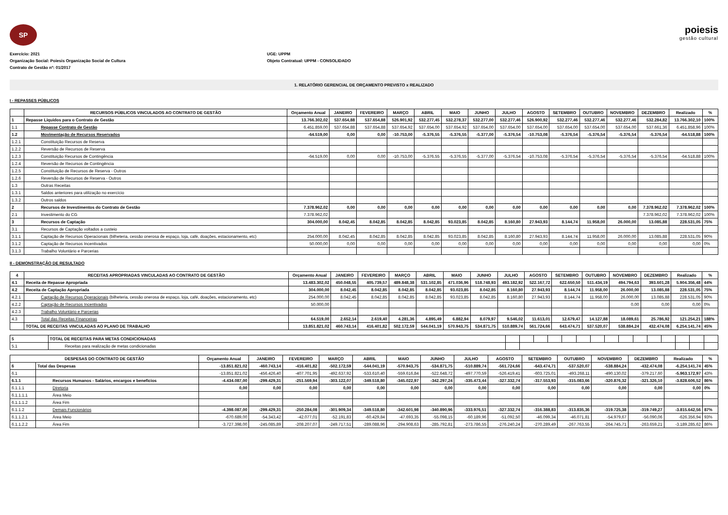SP
poiesis
gestão cultural
Exercício: 2021 UGE: UPPM
Organização Social: Poiesis Organização Social de Cultura Objeto Contratual: UPPM - CONSOLIDADO
Contrato de Gestão nº: 01/2017
1. RELATÓRIO GERENCIAL DE ORÇAMENTO PREVISTO x REALIZADO
I - REPASSES PÚBLICOS
| | RECURSOS PÚBLICOS VINCULADOS AO CONTRATO DE GESTÃO | Orçamento Anual | JANEIRO | FEVEREIRO | MARÇO | ABRIL | MAIO | JUNHO | JULHO | AGOSTO | SETEMBRO | OUTUBRO | NOVEMBRO | DEZEMBRO | Realizado | % |
| --- | --- | --- | --- | --- | --- | --- | --- | --- | --- | --- | --- | --- | --- | --- | --- | --- |
| 1 | Repasse Líquidos para o Contrato de Gestão | 13.766.302,02 | 537.654,88 | 537.654,88 | 526.901,92 | 532.277,45 | 532.278,37 | 532.277,00 | 532.277,46 | 526.900,92 | 532.277,46 | 532.277,46 | 532.277,46 | 532.284,82 | 13.766.302,10 | 100% |
| 1.1 | Repasse Contrato de Gestão | 6.451.859,00 | 537.654,88 | 537.654,88 | 537.654,92 | 537.654,00 | 537.654,92 | 537.654,00 | 537.654,00 | 537.654,00 | 537.654,00 | 537.654,00 | 537.654,00 | 537.661,36 | 6.451.858,96 | 100% |
| 1.2 | Movimentação de Recursos Reservados | -64.519,00 | 0,00 | 0,00 | -10.753,00 | -5.376,55 | -5.376,55 | -5.377,00 | -5.376,54 | -10.753,08 | -5.376,54 | -5.376,54 | -5.376,54 | -5.376,54 | -64.518,88 | 100% |
| 1.2.1 | Constituição Recursos de Reserva | | | | | | | | | | | | | | | |
| 1.2.2 | Reversão de Recursos de Reserva | | | | | | | | | | | | | | | |
| 1.2.3 | Constituição Recursos de Contingência | -64.519,00 | 0,00 | 0,00 | -10.753,00 | -5.376,55 | -5.376,55 | -5.377,00 | -5.376,54 | -10.753,08 | -5.376,54 | -5.376,54 | -5.376,54 | -5.376,54 | -64.518,88 | 100% |
| 1.2.4 | Reversão de Recursos de Contingência | | | | | | | | | | | | | | | |
| 1.2.5 | Constituição de Recursos de Reserva - Outros | | | | | | | | | | | | | | | |
| 1.2.6 | Reversão de Recursos de Reserva - Outros | | | | | | | | | | | | | | | |
| 1.3 | Outras Receitas | | | | | | | | | | | | | | | |
| 1.3.1 | Saldos anteriores para utilização no exercício | | | | | | | | | | | | | | | |
| 1.3.2 | Outros saldos | | | | | | | | | | | | | | | |
| 2 | Recursos de Investimentos do Contrato de Gestão | 7.378.962,02 | 0,00 | 0,00 | 0,00 | 0,00 | 0,00 | 0,00 | 0,00 | 0,00 | 0,00 | 0,00 | 0,00 | 7.378.962,02 | 7.378.962,02 | 100% |
| 2.1 | Investimento do CG | 7.378.962,02 | | | | | | | | | | | | 7.378.962,02 | 7.378.962,02 | 100% |
| 3 | Recursos de Captação | 304.000,00 | 8.042,45 | 8.042,85 | 8.042,85 | 8.042,85 | 93.023,85 | 8.042,85 | 8.160,80 | 27.943,93 | 8.144,74 | 11.958,00 | 26.000,00 | 13.085,88 | 228.531,05 | 75% |
| 3.1 | Recursos de Captação voltados a custeio | | | | | | | | | | | | | | | |
| 3.1.1 | Captação de Recursos Operacionais (bilheteria, cessão onerosa de espaço, loja, café, doações, estacionamento, etc) | 254.000,00 | 8.042,45 | 8.042,85 | 8.042,85 | 8.042,85 | 93.023,85 | 8.042,85 | 8.160,80 | 27.943,93 | 8.144,74 | 11.958,00 | 26.000,00 | 13.085,88 | 228.531,05 | 90% |
| 3.1.2 | Captação de Recursos Incentivados | 50.000,00 | 0,00 | 0,00 | 0,00 | 0,00 | 0,00 | 0,00 | 0,00 | 0,00 | 0,00 | 0,00 | 0,00 | 0,00 | 0,00 | 0% |
| 3.1.3 | Trabalho Voluntário e Parcerias | | | | | | | | | | | | | | | |
II - DEMONSTRAÇÃO DE RESULTADO
| 4 | RECEITAS APROPRIADAS VINCULADAS AO CONTRATO DE GESTÃO | Orçamento Anual | JANEIRO | FEVEREIRO | MARÇO | ABRIL | MAIO | JUNHO | JULHO | AGOSTO | SETEMBRO | OUTUBRO | NOVEMBRO | DEZEMBRO | Realizado | % |
| --- | --- | --- | --- | --- | --- | --- | --- | --- | --- | --- | --- | --- | --- | --- | --- | --- |
| 4.1 | Receita de Repasse Apropriada | 13.483.302,02 | 450.048,55 | 405.739,57 | 489.848,38 | 531.102,85 | 471.036,96 | 518.748,93 | 493.182,92 | 522.167,72 | 622.650,50 | 511.434,19 | 494.794,63 | 393.601,28 | 5.904.356,48 | 44% |
| 4.2 | Receita de Captação Apropriada | 304.000,00 | 8.042,45 | 8.042,85 | 8.042,85 | 8.042,85 | 93.023,85 | 8.042,85 | 8.160,80 | 27.943,93 | 8.144,74 | 11.958,00 | 26.000,00 | 13.085,88 | 228.531,05 | 75% |
| 4.2.1 | Captação de Recursos Operacionais (bilheteria, cessão onerosa de espaço, loja, café, doações, estacionamento, etc) | 254.000,00 | 8.042,45 | 8.042,85 | 8.042,85 | 8.042,85 | 93.023,85 | 8.042,85 | 8.160,80 | 27.943,93 | 8.144,74 | 11.958,00 | 26.000,00 | 13.085,88 | 228.531,05 | 90% |
| 4.2.2 | Captação de Recursos Incentivados | 50.000,00 | | | | | | | | | | | 0,00 | 0,00 | 0,00 | 0% |
| 4.2.3 | Trabalho Voluntário e Parcerias | | | | | | | | | | | | | | | |
| 4.3 | Total das Receitas Financeiras | 64.519,00 | 2.652,14 | 2.619,40 | 4.281,36 | 4.895,49 | 6.882,94 | 8.079,97 | 9.546,02 | 11.613,01 | 12.679,47 | 14.127,88 | 18.089,61 | 25.786,92 | 121.254,21 | 188% |
| | TOTAL DE RECEITAS VINCULADAS AO PLANO DE TRABALHO | 13.851.821,02 | 460.743,14 | 416.401,82 | 502.172,59 | 544.041,19 | 570.943,75 | 534.871,75 | 510.889,74 | 561.724,66 | 643.474,71 | 537.520,07 | 538.884,24 | 432.474,08 | 6.254.141,74 | 45% |
| 5 | TOTAL DE RECEITAS PARA METAS CONDICIONADAS | | | | | | | | | | | | | | | |
| 5.1 | Receitas para realização de metas condicionadas | | | | | | | | | | | | | | | |
| DESPESAS DO CONTRATO DE GESTÃO | | Orçamento Anual | JANEIRO | FEVEREIRO | MARÇO | ABRIL | MAIO | JUNHO | JULHO | AGOSTO | SETEMBRO | OUTUBRO | NOVEMBRO | DEZEMBRO | Realizado | % |
| --- | --- | --- | --- | --- | --- | --- | --- | --- | --- | --- | --- | --- | --- | --- | --- | --- |
| 6 | Total das Despesas | -13.851.821,02 | -460.743,14 | -416.401,82 | -502.172,59 | -544.041,19 | -570.943,75 | -534.871,75 | -510.889,74 | -561.724,66 | -643.474,71 | -537.520,07 | -538.884,24 | -432.474,08 | -6.254.141,74 | 45% |
| 6.1 | | -13.851.821,02 | -456.426,40 | -407.701,95 | -492.637,92 | -533.610,40 | -559.616,84 | -522.648,72 | -497.770,59 | -526.419,41 | -603.725,01 | -493.268,11 | -490.130,02 | -379.217,60 | -5.963.172,97 | 43% |
| 6.1.1 | Recursos Humanos - Salários, encargos e beneficios | -4.434.087,00 | -299.429,31 | -251.569,94 | -303.122,07 | -349.518,80 | -345.022,97 | -342.297,24 | -335.473,44 | -327.332,74 | -317.553,93 | -315.083,66 | -320.876,32 | -321.326,10 | -3.828.606,52 | 86% |
| 6.1.1.1 | Diretoria | 0,00 | 0,00 | 0,00 | 0,00 | 0,00 | 0,00 | 0,00 | 0,00 | 0,00 | 0,00 | 0,00 | 0,00 | 0,00 | 0,00 | 0% |
| 6.1.1.1.1 | Área Meio | | | | | | | | | | | | | | | |
| 6.1.1.1.2 | Área Fim | | | | | | | | | | | | | | | |
| 6.1.1.2 | Demais Funcionários | -4.398.087,00 | -299.429,31 | -250.284,08 | -301.909,34 | -349.518,80 | -342.601,98 | -340.890,96 | -333.976,51 | -327.332,74 | -316.388,83 | -313.835,36 | -319.725,38 | -319.749,27 | -3.815.642,56 | 87% |
| 6.1.1.2.1 | Área Meio | -670.689,00 | -54.343,42 | -42.077,01 | -52.191,83 | -60.429,84 | -47.693,35 | -55.098,15 | -60.189,96 | -51.092,50 | -46.099,34 | -46.071,81 | -54.979,67 | -56.090,06 | -626.356,94 | 93% |
| 6.1.1.2.2 | Área Fim | -3.727.398,00 | -245.085,89 | -208.207,07 | -249.717,51 | -289.088,96 | -294.908,63 | -285.792,81 | -273.786,55 | -276.240,24 | -270.289,49 | -267.763,55 | -264.745,71 | -263.659,21 | -3.189.285,62 | 86% |